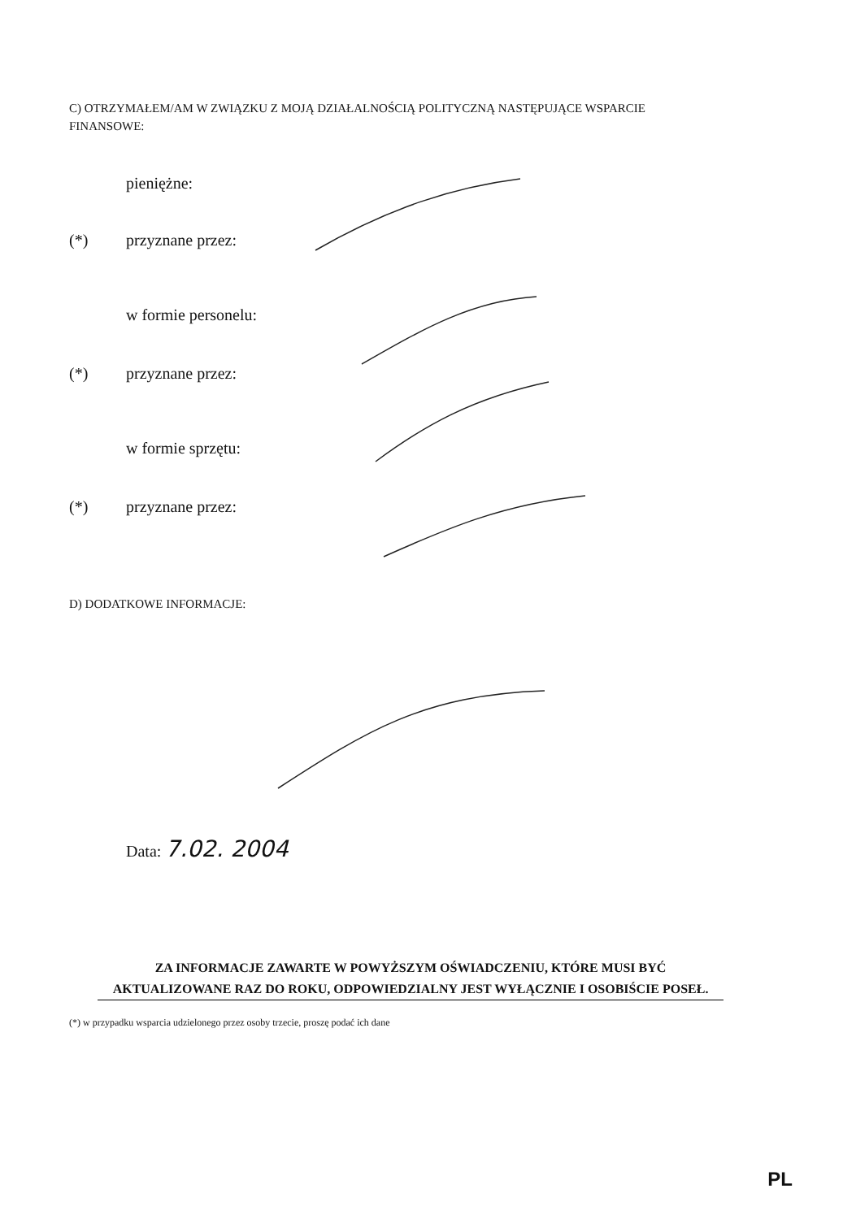C) OTRZYMAŁEM/AM W ZWIĄZKU Z MOJĄ DZIAŁALNOŚCIĄ POLITYCZNĄ NASTĘPUJĄCE WSPARCIE FINANSOWE:
pieniężne:
(*) przyznane przez:
w formie personelu:
(*) przyznane przez:
w formie sprzętu:
(*) przyznane przez:
D) DODATKOWE INFORMACJE:
Data: 7.02. 2004
ZA INFORMACJE ZAWARTE W POWYŻSZYM OŚWIADCZENIU, KTÓRE MUSI BYĆ AKTUALIZOWANE RAZ DO ROKU, ODPOWIEDZIALNY JEST WYŁĄCZNIE I OSOBIŚCIE POSEŁ.
(*) w przypadku wsparcia udzielonego przez osoby trzecie, proszę podać ich dane
PL